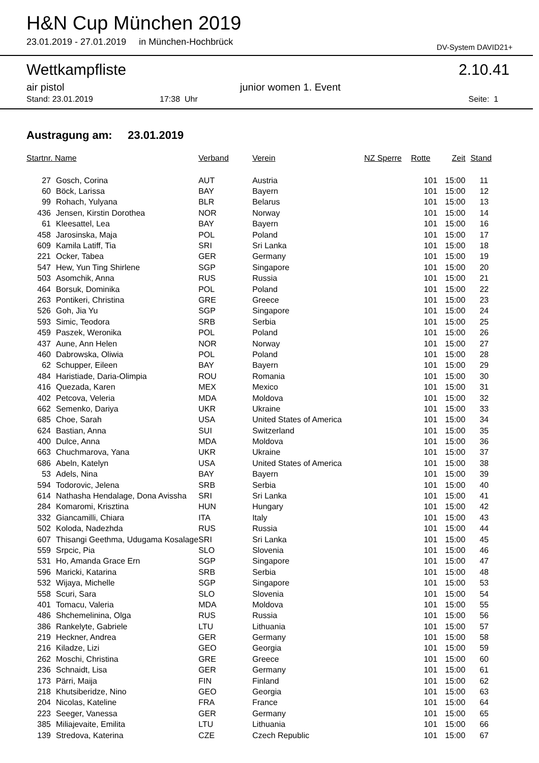H&N Cup München 2019
23.01.2019 - 27.01.2019 in München-Hochbrück
DV-System DAVID21+
Wettkampfliste 2.10.41
air pistol junior women 1. Event
Stand: 23.01.2019 17:38 Uhr Seite: 1
Austragung am: 23.01.2019
| Startnr. Name | | Verband | Verein | NZ Sperre | Rotte | Zeit | Stand |
| --- | --- | --- | --- | --- | --- | --- | --- |
| 27 | Gosch, Corina | AUT | Austria | | 101 | 15:00 | 11 |
| 60 | Böck, Larissa | BAY | Bayern | | 101 | 15:00 | 12 |
| 99 | Rohach, Yulyana | BLR | Belarus | | 101 | 15:00 | 13 |
| 436 | Jensen, Kirstin Dorothea | NOR | Norway | | 101 | 15:00 | 14 |
| 61 | Kleesattel, Lea | BAY | Bayern | | 101 | 15:00 | 16 |
| 458 | Jarosinska, Maja | POL | Poland | | 101 | 15:00 | 17 |
| 609 | Kamila Latiff, Tia | SRI | Sri Lanka | | 101 | 15:00 | 18 |
| 221 | Ocker, Tabea | GER | Germany | | 101 | 15:00 | 19 |
| 547 | Hew, Yun Ting Shirlene | SGP | Singapore | | 101 | 15:00 | 20 |
| 503 | Asomchik, Anna | RUS | Russia | | 101 | 15:00 | 21 |
| 464 | Borsuk, Dominika | POL | Poland | | 101 | 15:00 | 22 |
| 263 | Pontikeri, Christina | GRE | Greece | | 101 | 15:00 | 23 |
| 526 | Goh, Jia Yu | SGP | Singapore | | 101 | 15:00 | 24 |
| 593 | Simic, Teodora | SRB | Serbia | | 101 | 15:00 | 25 |
| 459 | Paszek, Weronika | POL | Poland | | 101 | 15:00 | 26 |
| 437 | Aune, Ann Helen | NOR | Norway | | 101 | 15:00 | 27 |
| 460 | Dabrowska, Oliwia | POL | Poland | | 101 | 15:00 | 28 |
| 62 | Schupper, Eileen | BAY | Bayern | | 101 | 15:00 | 29 |
| 484 | Haristiade, Daria-Olimpia | ROU | Romania | | 101 | 15:00 | 30 |
| 416 | Quezada, Karen | MEX | Mexico | | 101 | 15:00 | 31 |
| 402 | Petcova, Veleria | MDA | Moldova | | 101 | 15:00 | 32 |
| 662 | Semenko, Dariya | UKR | Ukraine | | 101 | 15:00 | 33 |
| 685 | Choe, Sarah | USA | United States of America | | 101 | 15:00 | 34 |
| 624 | Bastian, Anna | SUI | Switzerland | | 101 | 15:00 | 35 |
| 400 | Dulce, Anna | MDA | Moldova | | 101 | 15:00 | 36 |
| 663 | Chuchmarova, Yana | UKR | Ukraine | | 101 | 15:00 | 37 |
| 686 | Abeln, Katelyn | USA | United States of America | | 101 | 15:00 | 38 |
| 53 | Adels, Nina | BAY | Bayern | | 101 | 15:00 | 39 |
| 594 | Todorovic, Jelena | SRB | Serbia | | 101 | 15:00 | 40 |
| 614 | Nathasha Hendalage, Dona Avissha | SRI | Sri Lanka | | 101 | 15:00 | 41 |
| 284 | Komaromi, Krisztina | HUN | Hungary | | 101 | 15:00 | 42 |
| 332 | Giancamilli, Chiara | ITA | Italy | | 101 | 15:00 | 43 |
| 502 | Koloda, Nadezhda | RUS | Russia | | 101 | 15:00 | 44 |
| 607 | Thisangi Geethma, Udugama Kosalage | SRI | Sri Lanka | | 101 | 15:00 | 45 |
| 559 | Srpcic, Pia | SLO | Slovenia | | 101 | 15:00 | 46 |
| 531 | Ho, Amanda Grace Ern | SGP | Singapore | | 101 | 15:00 | 47 |
| 596 | Maricki, Katarina | SRB | Serbia | | 101 | 15:00 | 48 |
| 532 | Wijaya, Michelle | SGP | Singapore | | 101 | 15:00 | 53 |
| 558 | Scuri, Sara | SLO | Slovenia | | 101 | 15:00 | 54 |
| 401 | Tomacu, Valeria | MDA | Moldova | | 101 | 15:00 | 55 |
| 486 | Shchemelinina, Olga | RUS | Russia | | 101 | 15:00 | 56 |
| 386 | Rankelyte, Gabriele | LTU | Lithuania | | 101 | 15:00 | 57 |
| 219 | Heckner, Andrea | GER | Germany | | 101 | 15:00 | 58 |
| 216 | Kiladze, Lizi | GEO | Georgia | | 101 | 15:00 | 59 |
| 262 | Moschi, Christina | GRE | Greece | | 101 | 15:00 | 60 |
| 236 | Schnaidt, Lisa | GER | Germany | | 101 | 15:00 | 61 |
| 173 | Pärri, Maija | FIN | Finland | | 101 | 15:00 | 62 |
| 218 | Khutsiberidze, Nino | GEO | Georgia | | 101 | 15:00 | 63 |
| 204 | Nicolas, Kateline | FRA | France | | 101 | 15:00 | 64 |
| 223 | Seeger, Vanessa | GER | Germany | | 101 | 15:00 | 65 |
| 385 | Miliajevaite, Emilita | LTU | Lithuania | | 101 | 15:00 | 66 |
| 139 | Stredova, Katerina | CZE | Czech Republic | | 101 | 15:00 | 67 |